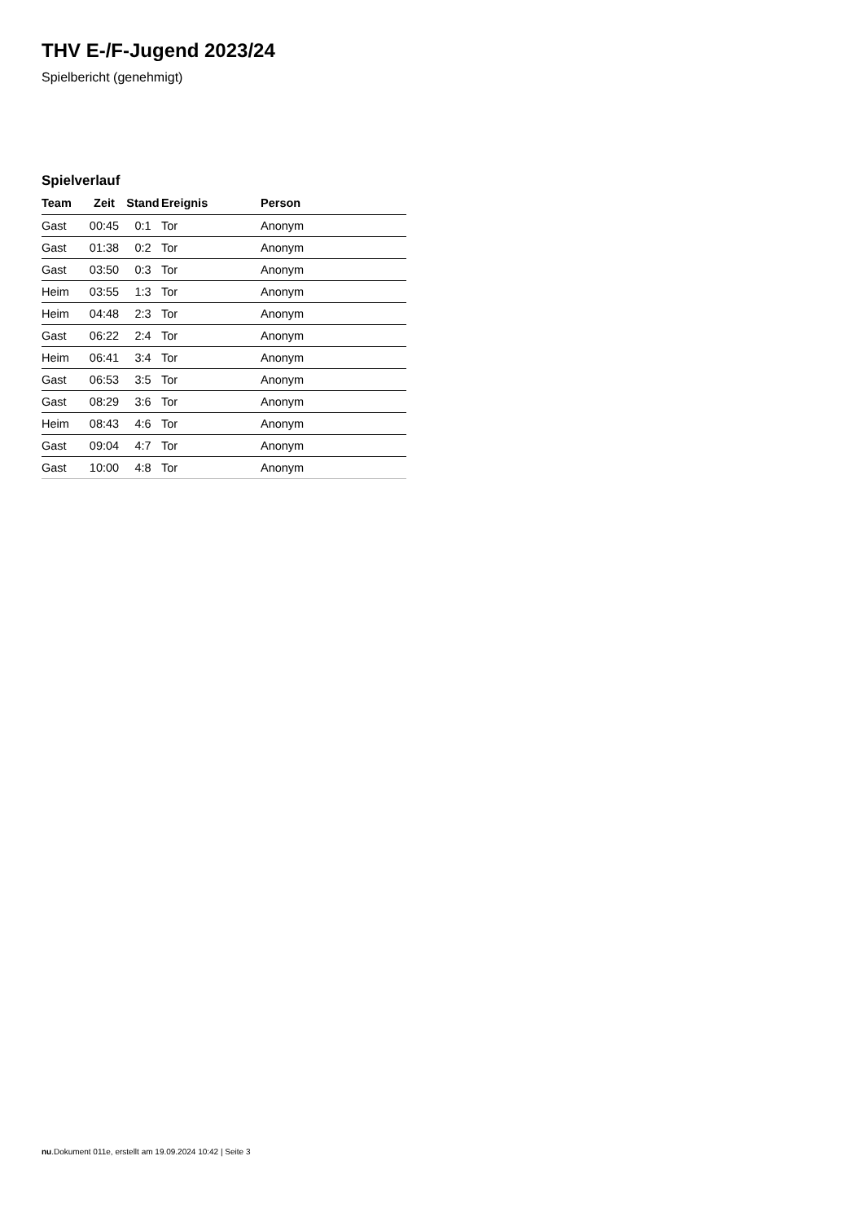THV E-/F-Jugend 2023/24
Spielbericht (genehmigt)
Spielverlauf
| Team | Zeit | Stand | Ereignis | Person |
| --- | --- | --- | --- | --- |
| Gast | 00:45 | 0:1 | Tor | Anonym |
| Gast | 01:38 | 0:2 | Tor | Anonym |
| Gast | 03:50 | 0:3 | Tor | Anonym |
| Heim | 03:55 | 1:3 | Tor | Anonym |
| Heim | 04:48 | 2:3 | Tor | Anonym |
| Gast | 06:22 | 2:4 | Tor | Anonym |
| Heim | 06:41 | 3:4 | Tor | Anonym |
| Gast | 06:53 | 3:5 | Tor | Anonym |
| Gast | 08:29 | 3:6 | Tor | Anonym |
| Heim | 08:43 | 4:6 | Tor | Anonym |
| Gast | 09:04 | 4:7 | Tor | Anonym |
| Gast | 10:00 | 4:8 | Tor | Anonym |
nu.Dokument 011e, erstellt am 19.09.2024 10:42 | Seite 3